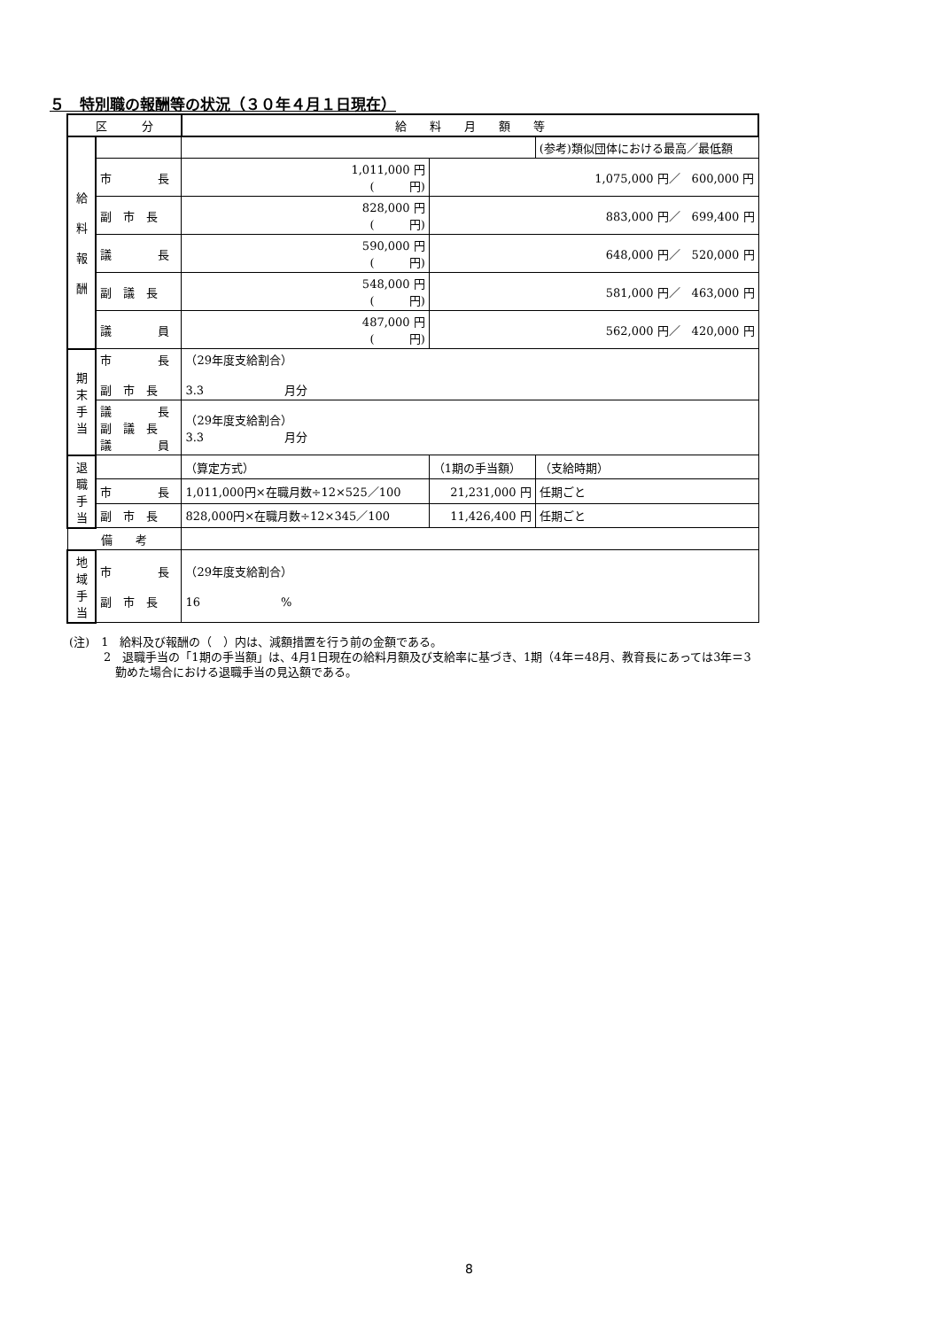５　特別職の報酬等の状況（３０年４月１日現在）
| 区 分 | | 給 料 月 額 等 | | |
| 給 料 報 酬 | | | | (参考)類似団体における最高／最低額 |
| | 市 長 | 1,011,000 円 ( 円) | 1,075,000 円／ 600,000 円 | |
| | 副 市 長 | 828,000 円 ( 円) | 883,000 円／ 699,400 円 | |
| | 議 長 | 590,000 円 ( 円) | 648,000 円／ 520,000 円 | |
| | 副 議 長 | 548,000 円 ( 円) | 581,000 円／ 463,000 円 | |
| | 議 員 | 487,000 円 ( 円) | 562,000 円／ 420,000 円 | |
| 期 末 手 当 | 市 長 副 市 長 | （29年度支給割合） 3.3 月分 | | |
| | 議 長 副 議 長 議 員 | （29年度支給割合） 3.3 月分 | | |
| 退 職 手 当 | | （算定方式） | （1期の手当額） | （支給時期） |
| | 市 長 | 1,011,000円×在職月数÷12×525／100 | 21,231,000 円 | 任期ごと |
| | 副 市 長 | 828,000円×在職月数÷12×345／100 | 11,426,400 円 | 任期ごと |
| 備 考 | | | | |
| 地 域 手 当 | 市 長 副 市 長 | （29年度支給割合） 16 % | | |
(注)　1　給料及び報酬の（　）内は、減額措置を行う前の金額である。
　　　2　退職手当の「1期の手当額」は、4月1日現在の給料月額及び支給率に基づき、1期（4年＝48月、教育長にあっては3年＝3
　　　　勤めた場合における退職手当の見込額である。
8